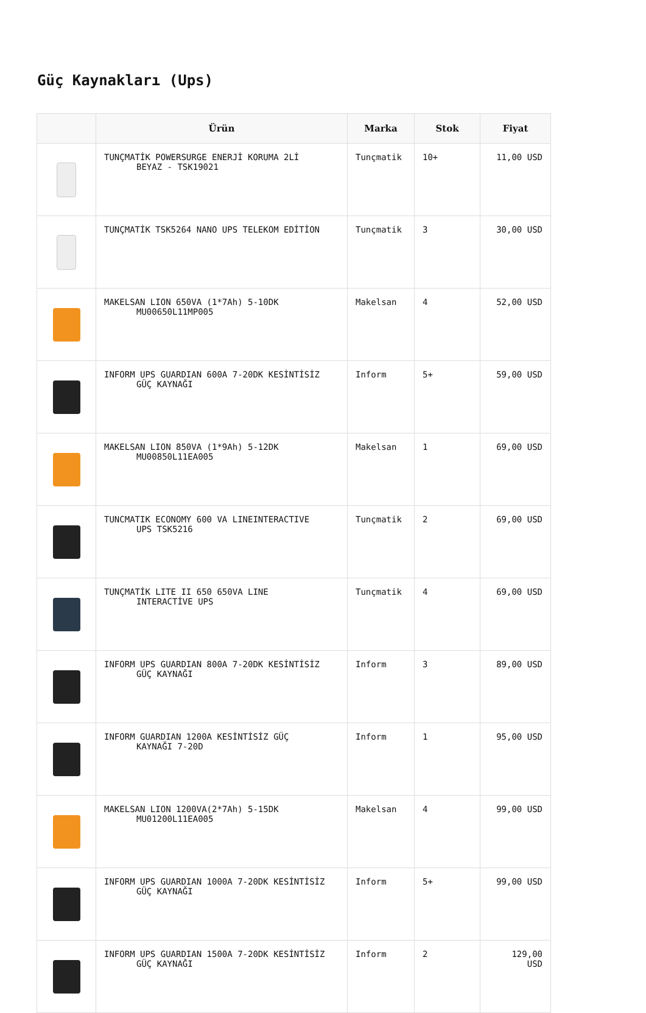Güç Kaynakları (Ups)
| | Ürün | Marka | Stok | Fiyat |
| --- | --- | --- | --- | --- |
| | TUNÇMATİK POWERSURGE ENERJİ KORUMA 2Lİ BEYAZ - TSK19021 | Tunçmatik | 10+ | 11,00 USD |
| | TUNÇMATİK TSK5264 NANO UPS TELEKOM EDİTİON | Tunçmatik | 3 | 30,00 USD |
| | MAKELSAN LION 650VA (1*7Ah) 5-10DK MU00650L11MP005 | Makelsan | 4 | 52,00 USD |
| | INFORM UPS GUARDIAN 600A 7-20DK KESİNTİSİZ GÜÇ KAYNAĞI | Inform | 5+ | 59,00 USD |
| | MAKELSAN LION 850VA (1*9Ah) 5-12DK MU00850L11EA005 | Makelsan | 1 | 69,00 USD |
| | TUNCMATIK ECONOMY 600 VA LINEINTERACTIVE UPS TSK5216 | Tunçmatik | 2 | 69,00 USD |
| | TUNÇMATİK LITE II 650 650VA LINE INTERACTİVE UPS | Tunçmatik | 4 | 69,00 USD |
| | INFORM UPS GUARDIAN 800A 7-20DK KESİNTİSİZ GÜÇ KAYNAĞI | Inform | 3 | 89,00 USD |
| | INFORM GUARDIAN 1200A KESİNTİSİZ GÜÇ KAYNAĞI 7-20D | Inform | 1 | 95,00 USD |
| | MAKELSAN LION 1200VA(2*7Ah) 5-15DK MU01200L11EA005 | Makelsan | 4 | 99,00 USD |
| | INFORM UPS GUARDIAN 1000A 7-20DK KESİNTİSİZ GÜÇ KAYNAĞI | Inform | 5+ | 99,00 USD |
| | INFORM UPS GUARDIAN 1500A 7-20DK KESİNTİSİZ GÜÇ KAYNAĞI | Inform | 2 | 129,00 USD |